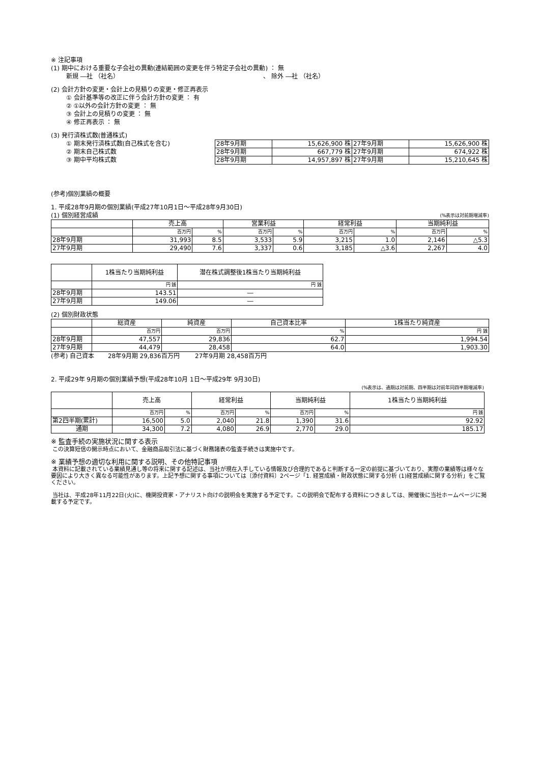※ 注記事項
(1) 期中における重要な子会社の異動(連結範囲の変更を伴う特定子会社の異動) ： 無
新規 ―社 （社名） 、 除外 ―社 （社名）
(2) 会計方針の変更・会計上の見積りの変更・修正再表示
① 会計基準等の改正に伴う会計方針の変更 ： 有
② ①以外の会計方針の変更 ： 無
③ 会計上の見積りの変更 ： 無
④ 修正再表示 ： 無
(3) 発行済株式数(普通株式)
| ① 期末発行済株式数(自己株式を含む) | 28年9月期 | 15,626,900 株 | 27年9月期 | 15,626,900 株 |
| ② 期末自己株式数 | 28年9月期 | 667,779 株 | 27年9月期 | 674,922 株 |
| ③ 期中平均株式数 | 28年9月期 | 14,957,897 株 | 27年9月期 | 15,210,645 株 |
(参考)個別業績の概要
1. 平成28年9月期の個別業績(平成27年10月1日～平成28年9月30日)
(1) 個別経営成績 (%表示は対前期増減率)
| | 売上高 | | 営業利益 | | 経常利益 | | 当期純利益 | |
| --- | --- | --- | --- | --- | --- | --- | --- | --- |
| | 百万円 | % | 百万円 | % | 百万円 | % | 百万円 | % |
| 28年9月期 | 31,993 | 8.5 | 3,533 | 5.9 | 3,215 | 1.0 | 2,146 | △5.3 |
| 27年9月期 | 29,490 | 7.6 | 3,337 | 0.6 | 3,185 | △3.6 | 2,267 | 4.0 |
| | 1株当たり当期純利益 | 潜在株式調整後1株当たり当期純利益 |
| --- | --- | --- |
| | 円 銭 | 円 銭 |
| 28年9月期 | 143.51 | ― |
| 27年9月期 | 149.06 | ― |
(2) 個別財政状態
| | 総資産 | 純資産 | 自己資本比率 | 1株当たり純資産 |
| --- | --- | --- | --- | --- |
| | 百万円 | 百万円 | % | 円 銭 |
| 28年9月期 | 47,557 | 29,836 | 62.7 | 1,994.54 |
| 27年9月期 | 44,479 | 28,458 | 64.0 | 1,903.30 |
(参考) 自己資本 28年9月期 29,836百万円 27年9月期 28,458百万円
2. 平成29年 9月期の個別業績予想(平成28年10月 1日～平成29年 9月30日)
(%表示は、通期は対前期、四半期は対前年同四半期増減率)
| | 売上高 | | 経常利益 | | 当期純利益 | | 1株当たり当期純利益 |
| --- | --- | --- | --- | --- | --- | --- | --- |
| | 百万円 | % | 百万円 | % | 百万円 | % | 円 銭 |
| 第2四半期(累計) | 16,500 | 5.0 | 2,040 | 21.8 | 1,390 | 31.6 | 92.92 |
| 通期 | 34,300 | 7.2 | 4,080 | 26.9 | 2,770 | 29.0 | 185.17 |
※ 監査手続の実施状況に関する表示
この決算短信の開示時点において、金融商品取引法に基づく財務諸表の監査手続きは実施中です。
※ 業績予想の適切な利用に関する説明、その他特記事項
本資料に記載されている業績見通し等の将来に関する記述は、当社が現在入手している情報及び合理的であると判断する一定の前提に基づいており、実際の業績等は様々な要因により大きく異なる可能性があります。上記予想に関する事項については〔添付資料〕2ページ「1. 経営成績・財政状態に関する分析 (1)経営成績に関する分析」をご覧ください。
当社は、平成28年11月22日(火)に、機関投資家・アナリスト向けの説明会を実施する予定です。この説明会で配布する資料につきましては、開催後に当社ホームページに掲載する予定です。